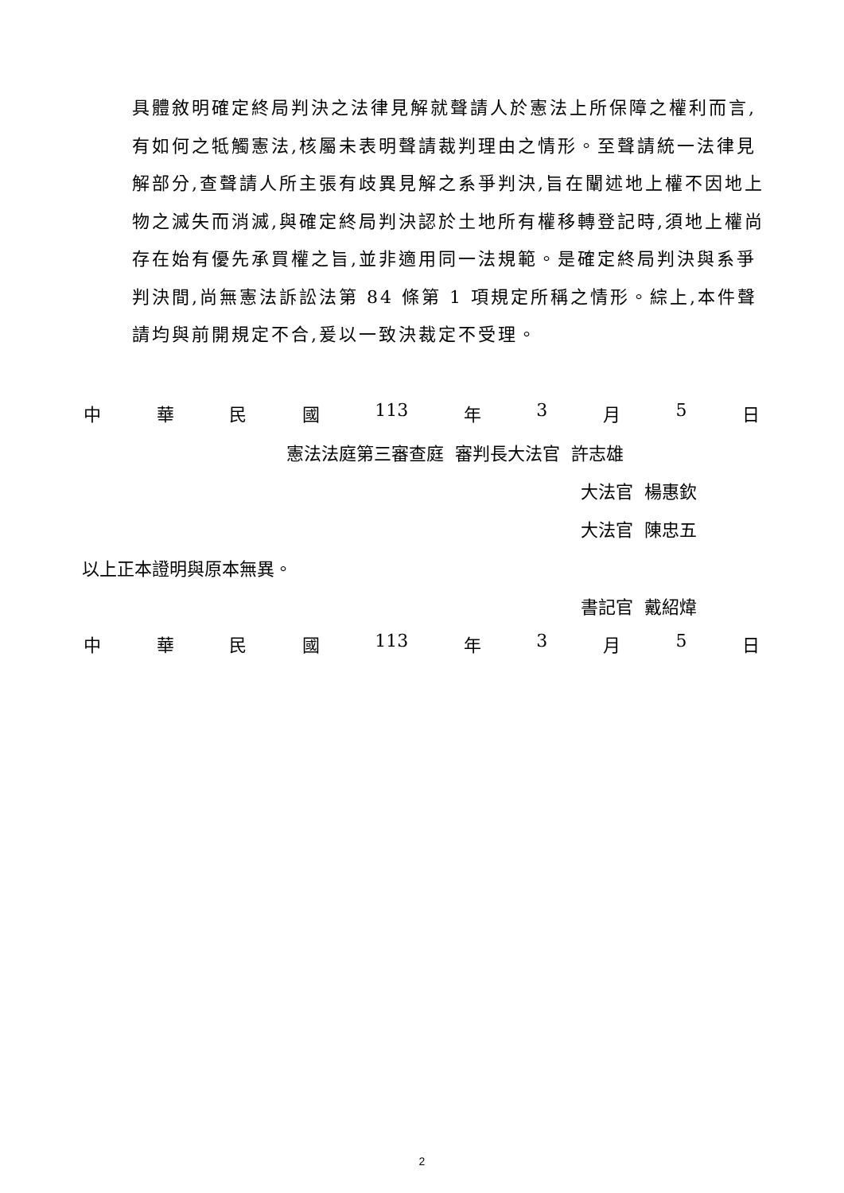具體敘明確定終局判決之法律見解就聲請人於憲法上所保障之權利而言,有如何之牴觸憲法,核屬未表明聲請裁判理由之情形。至聲請統一法律見解部分,查聲請人所主張有歧異見解之系爭判決,旨在闡述地上權不因地上物之滅失而消滅,與確定終局判決認於土地所有權移轉登記時,須地上權尚存在始有優先承買權之旨,並非適用同一法規範。是確定終局判決與系爭判決間,尚無憲法訴訟法第 84 條第 1 項規定所稱之情形。綜上,本件聲請均與前開規定不合,爰以一致決裁定不受理。
中華民國 113 年 3 月 5 日
憲法法庭第三審查庭 審判長大法官 許志雄
大法官 楊惠欽
大法官 陳忠五
以上正本證明與原本無異。
書記官 戴紹煒
中華民國 113 年 3 月 5 日
2